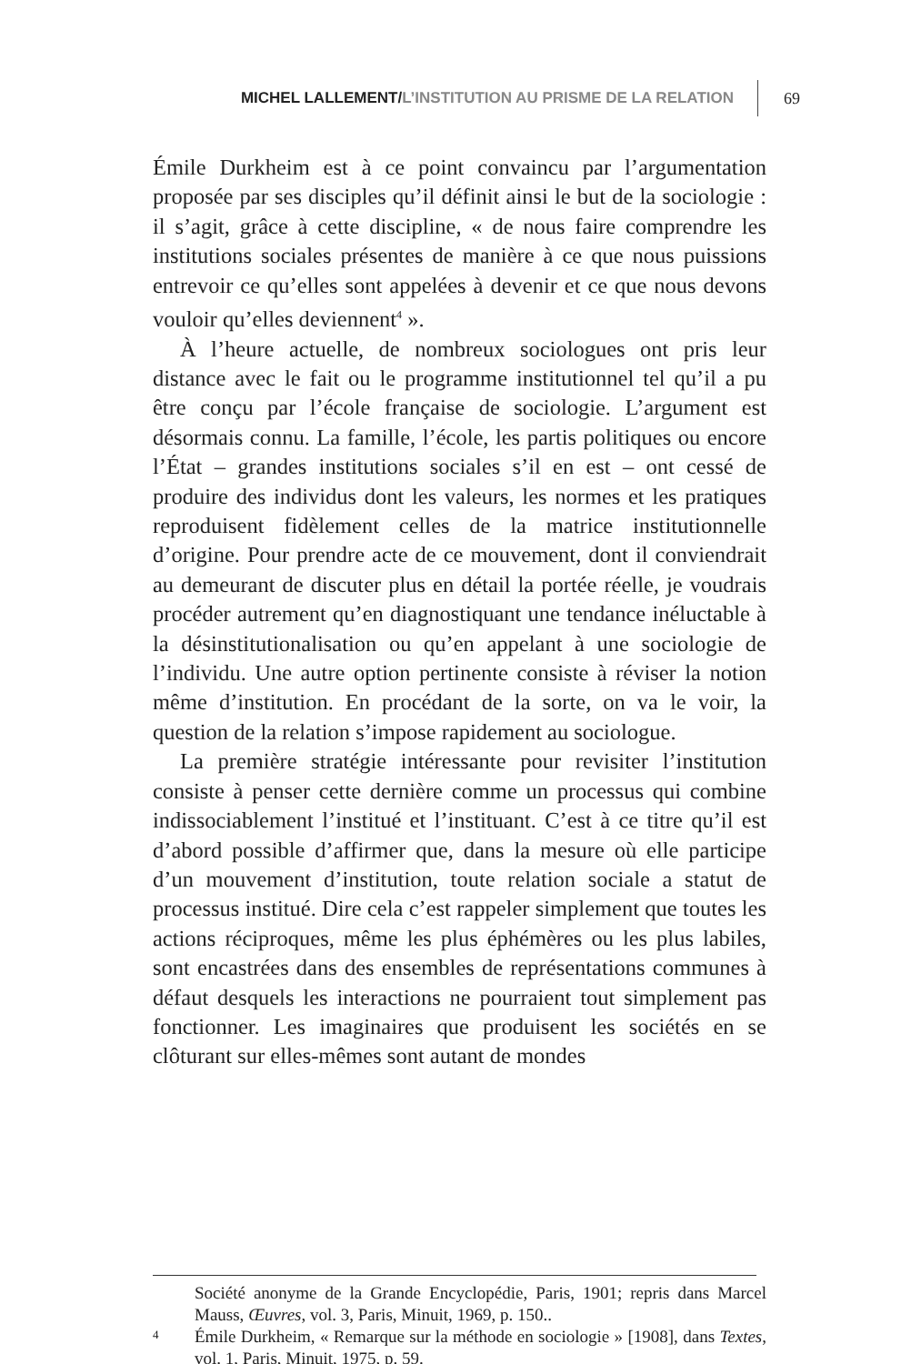MICHEL LALLEMENT/L’INSTITUTION AU PRISME DE LA RELATION 69
Émile Durkheim est à ce point convaincu par l’argumentation proposée par ses disciples qu’il définit ainsi le but de la sociologie : il s’agit, grâce à cette discipline, « de nous faire comprendre les institutions sociales présentes de manière à ce que nous puissions entrevoir ce qu’elles sont appelées à devenir et ce que nous devons vouloir qu’elles deviennent<sup>4</sup> ».
À l’heure actuelle, de nombreux sociologues ont pris leur distance avec le fait ou le programme institutionnel tel qu’il a pu être conçu par l’école française de sociologie. L’argument est désormais connu. La famille, l’école, les partis politiques ou encore l’État – grandes institutions sociales s’il en est – ont cessé de produire des individus dont les valeurs, les normes et les pratiques reproduisent fidèlement celles de la matrice institutionnelle d’origine. Pour prendre acte de ce mouvement, dont il conviendrait au demeurant de discuter plus en détail la portée réelle, je voudrais procéder autrement qu’en diagnostiquant une tendance inéluctable à la désinstitutionalisation ou qu’en appelant à une sociologie de l’individu. Une autre option pertinente consiste à réviser la notion même d’institution. En procédant de la sorte, on va le voir, la question de la relation s’impose rapidement au sociologue.
La première stratégie intéressante pour revisiter l’institution consiste à penser cette dernière comme un processus qui combine indissociablement l’institué et l’instituant. C’est à ce titre qu’il est d’abord possible d’affirmer que, dans la mesure où elle participe d’un mouvement d’institution, toute relation sociale a statut de processus institué. Dire cela c’est rappeler simplement que toutes les actions réciproques, même les plus éphémères ou les plus labiles, sont encastrées dans des ensembles de représentations communes à défaut desquels les interactions ne pourraient tout simplement pas fonctionner. Les imaginaires que produisent les sociétés en se clôturant sur elles-mêmes sont autant de mondes
Société anonyme de la Grande Encyclopédie, Paris, 1901; repris dans Marcel Mauss, Œuvres, vol. 3, Paris, Minuit, 1969, p. 150..
4
Émile Durkheim, « Remarque sur la méthode en sociologie » [1908], dans Textes, vol. 1, Paris, Minuit, 1975, p. 59.